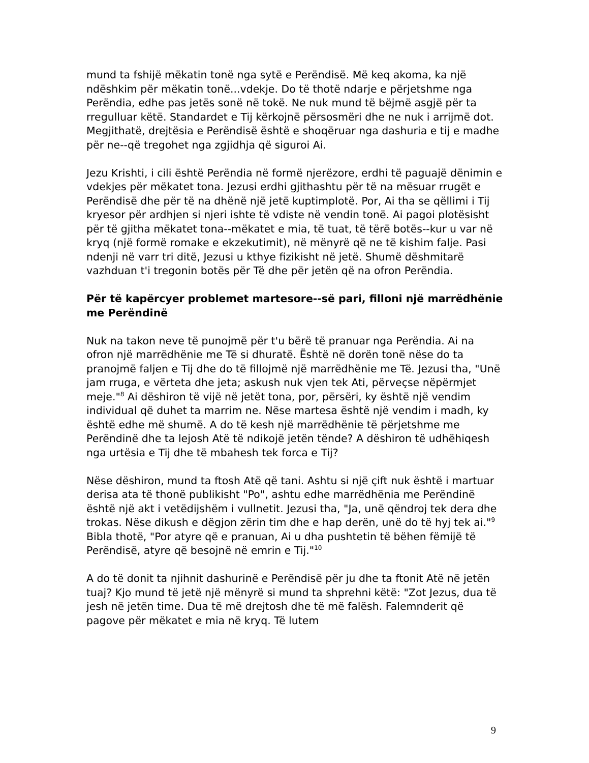mund ta fshijë mëkatin tonë nga sytë e Perëndisë. Më keq akoma, ka një ndëshkim për mëkatin tonë...vdekje. Do të thotë ndarje e përjetshme nga Perëndia, edhe pas jetës sonë në tokë. Ne nuk mund të bëjmë asgjë për ta rregulluar këtë. Standardet e Tij kërkojnë përsosmëri dhe ne nuk i arrijmë dot. Megjithatë, drejtësia e Perëndisë është e shoqëruar nga dashuria e tij e madhe për ne--që tregohet nga zgjidhja që siguroi Ai.
Jezu Krishti, i cili është Perëndia në formë njerëzore, erdhi të paguajë dënimin e vdekjes për mëkatet tona. Jezusi erdhi gjithashtu për të na mësuar rrugët e Perëndisë dhe për të na dhënë një jetë kuptimplotë. Por, Ai tha se qëllimi i Tij kryesor për ardhjen si njeri ishte të vdiste në vendin tonë. Ai pagoi plotësisht për të gjitha mëkatet tona--mëkatet e mia, të tuat, të tërë botës--kur u var në kryq (një formë romake e ekzekutimit), në mënyrë që ne të kishim falje. Pasi ndenji në varr tri ditë, Jezusi u kthye fizikisht në jetë. Shumë dëshmitarë vazhduan t'i tregonin botës për Të dhe për jetën që na ofron Perëndia.
Për të kapërcyer problemet martesore--së pari, filloni një marrëdhënie me Perëndinë
Nuk na takon neve të punojmë për t'u bërë të pranuar nga Perëndia. Ai na ofron një marrëdhënie me Të si dhuratë. Është në dorën tonë nëse do ta pranojmë faljen e Tij dhe do të fillojmë një marrëdhënie me Të. Jezusi tha, "Unë jam rruga, e vërteta dhe jeta; askush nuk vjen tek Ati, përveçse nëpërmjet meje."<sup>8</sup> Ai dëshiron të vijë në jetët tona, por, përsëri, ky është një vendim individual që duhet ta marrim ne. Nëse martesa është një vendim i madh, ky është edhe më shumë. A do të kesh një marrëdhënie të përjetshme me Perëndinë dhe ta lejosh Atë të ndikojë jetën tënde? A dëshiron të udhëhiqesh nga urtësia e Tij dhe të mbahesh tek forca e Tij?
Nëse dëshiron, mund ta ftosh Atë që tani. Ashtu si një çift nuk është i martuar derisa ata të thonë publikisht "Po", ashtu edhe marrëdhënia me Perëndinë është një akt i vetëdijshëm i vullnetit. Jezusi tha, "Ja, unë qëndroj tek dera dhe trokas. Nëse dikush e dëgjon zërin tim dhe e hap derën, unë do të hyj tek ai."<sup>9</sup> Bibla thotë, "Por atyre që e pranuan, Ai u dha pushtetin të bëhen fëmijë të Perëndisë, atyre që besojnë në emrin e Tij."<sup>10</sup>
A do të donit ta njihnit dashurinë e Perëndisë për ju dhe ta ftonit Atë në jetën tuaj? Kjo mund të jetë një mënyrë si mund ta shprehni këtë: "Zot Jezus, dua të jesh në jetën time. Dua të më drejtosh dhe të më falësh. Falemnderit që pagove për mëkatet e mia në kryq. Të lutem
9